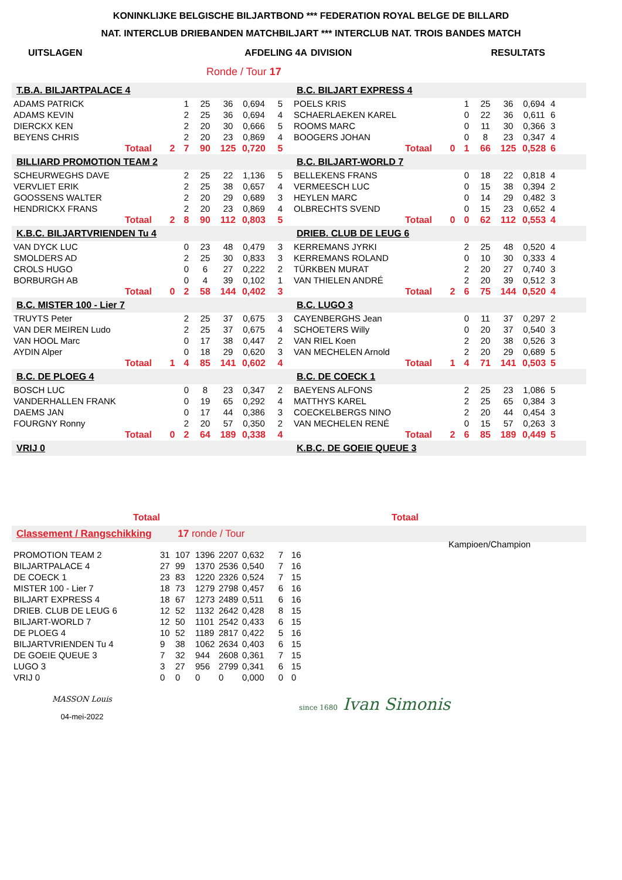KONINKLIJKE BELGISCHE BILJARTBOND *** FEDERATION ROYAL BELGE DE BILLARD
NAT. INTERCLUB DRIEBANDEN MATCHBILJART *** INTERCLUB NAT. TROIS BANDES MATCH
| UITSLAGEN | AFDELING 4A | DIVISION | RESULTATS |
Ronde / Tour 17
| T.B.A. BILJARTPALACE 4 | | | | | | | | B.C. BILJART EXPRESS 4 | | | | | | | |
| ADAMS PATRICK | | | 1 | 25 | 36 | 0,694 | 5 | POELS KRIS | | | 1 | 25 | 36 | 0,694 | 4 |
| ADAMS KEVIN | | | 2 | 25 | 36 | 0,694 | 4 | SCHAERLAEKEN KAREL | | | 0 | 22 | 36 | 0,611 | 6 |
| DIERCKX KEN | | | 2 | 20 | 30 | 0,666 | 5 | ROOMS MARC | | | 0 | 11 | 30 | 0,366 | 3 |
| BEYENS CHRIS | | | 2 | 20 | 23 | 0,869 | 4 | BOOGERS JOHAN | | | 0 | 8 | 23 | 0,347 | 4 |
| | Totaal | 2 | 7 | 90 | 125 | 0,720 | 5 | | Totaal | 0 | 1 | 66 | 125 | 0,528 | 6 |
| BILLIARD PROMOTION TEAM 2 | | | | | | | | B.C. BILJART-WORLD 7 | | | | | | | |
| SCHEURWEGHS DAVE | | | 2 | 25 | 22 | 1,136 | 5 | BELLEKENS FRANS | | | 0 | 18 | 22 | 0,818 | 4 |
| VERVLIET ERIK | | | 2 | 25 | 38 | 0,657 | 4 | VERMEESCH LUC | | | 0 | 15 | 38 | 0,394 | 2 |
| GOOSSENS WALTER | | | 2 | 20 | 29 | 0,689 | 3 | HEYLEN MARC | | | 0 | 14 | 29 | 0,482 | 3 |
| HENDRICKX FRANS | | | 2 | 20 | 23 | 0,869 | 4 | OLBRECHTS SVEND | | | 0 | 15 | 23 | 0,652 | 4 |
| | Totaal | 2 | 8 | 90 | 112 | 0,803 | 5 | | Totaal | 0 | 0 | 62 | 112 | 0,553 | 4 |
| K.B.C. BILJARTVRIENDEN Tu 4 | | | | | | | | DRIEB. CLUB DE LEUG 6 | | | | | | | |
| VAN DYCK LUC | | | 0 | 23 | 48 | 0,479 | 3 | KERREMANS JYRKI | | | 2 | 25 | 48 | 0,520 | 4 |
| SMOLDERS AD | | | 2 | 25 | 30 | 0,833 | 3 | KERREMANS ROLAND | | | 0 | 10 | 30 | 0,333 | 4 |
| CROLS HUGO | | | 0 | 6 | 27 | 0,222 | 2 | TÜRKBEN MURAT | | | 2 | 20 | 27 | 0,740 | 3 |
| BORBURGH AB | | | 0 | 4 | 39 | 0,102 | 1 | VAN THIELEN ANDRÉ | | | 2 | 20 | 39 | 0,512 | 3 |
| | Totaal | 0 | 2 | 58 | 144 | 0,402 | 3 | | Totaal | 2 | 6 | 75 | 144 | 0,520 | 4 |
| B.C. MISTER 100 - Lier 7 | | | | | | | | B.C. LUGO 3 | | | | | | | |
| TRUYTS Peter | | | 2 | 25 | 37 | 0,675 | 3 | CAYENBERGHS Jean | | | 0 | 11 | 37 | 0,297 | 2 |
| VAN DER MEIREN Ludo | | | 2 | 25 | 37 | 0,675 | 4 | SCHOETERS Willy | | | 0 | 20 | 37 | 0,540 | 3 |
| VAN HOOL Marc | | | 0 | 17 | 38 | 0,447 | 2 | VAN RIEL Koen | | | 2 | 20 | 38 | 0,526 | 3 |
| AYDIN Alper | | | 0 | 18 | 29 | 0,620 | 3 | VAN MECHELEN Arnold | | | 2 | 20 | 29 | 0,689 | 5 |
| | Totaal | 1 | 4 | 85 | 141 | 0,602 | 4 | | Totaal | 1 | 4 | 71 | 141 | 0,503 | 5 |
| B.C. DE PLOEG 4 | | | | | | | | B.C. DE COECK 1 | | | | | | | |
| BOSCH LUC | | | 0 | 8 | 23 | 0,347 | 2 | BAEYENS ALFONS | | | 2 | 25 | 23 | 1,086 | 5 |
| VANDERHALLEN FRANK | | | 0 | 19 | 65 | 0,292 | 4 | MATTHYS KAREL | | | 2 | 25 | 65 | 0,384 | 3 |
| DAEMS JAN | | | 0 | 17 | 44 | 0,386 | 3 | COECKELBERGS NINO | | | 2 | 20 | 44 | 0,454 | 3 |
| FOURGNY Ronny | | | 2 | 20 | 57 | 0,350 | 2 | VAN MECHELEN RENÉ | | | 0 | 15 | 57 | 0,263 | 3 |
| | Totaal | 0 | 2 | 64 | 189 | 0,338 | 4 | | Totaal | 2 | 6 | 85 | 189 | 0,449 | 5 |
| VRIJ 0 | | | | | | | | K.B.C. DE GOEIE QUEUE 3 | | | | | | | |
| Totaal | Totaal | |
Classement / Rangschikking 17 ronde / Tour
| PROMOTION TEAM 2 | 31 | 107 | 1396 | 2207 | 0,632 | 7 | 16 |
| BILJARTPALACE 4 | 27 | 99 | 1370 | 2536 | 0,540 | 7 | 16 |
| DE COECK 1 | 23 | 83 | 1220 | 2326 | 0,524 | 7 | 15 |
| MISTER 100 - Lier 7 | 18 | 73 | 1279 | 2798 | 0,457 | 6 | 16 |
| BILJART EXPRESS 4 | 18 | 67 | 1273 | 2489 | 0,511 | 6 | 16 |
| DRIEB. CLUB DE LEUG 6 | 12 | 52 | 1132 | 2642 | 0,428 | 8 | 15 |
| BILJART-WORLD 7 | 12 | 50 | 1101 | 2542 | 0,433 | 6 | 15 |
| DE PLOEG 4 | 10 | 52 | 1189 | 2817 | 0,422 | 5 | 16 |
| BILJARTVRIENDEN Tu 4 | 9 | 38 | 1062 | 2634 | 0,403 | 6 | 15 |
| DE GOEIE QUEUE 3 | 7 | 32 | 944 | 2608 | 0,361 | 7 | 15 |
| LUGO 3 | 3 | 27 | 956 | 2799 | 0,341 | 6 | 15 |
| VRIJ 0 | 0 | 0 | 0 | 0 | 0,000 | 0 | 0 |
Kampioen/Champion
MASSON Louis
04-mei-2022
since 1680 Ivan Simonis